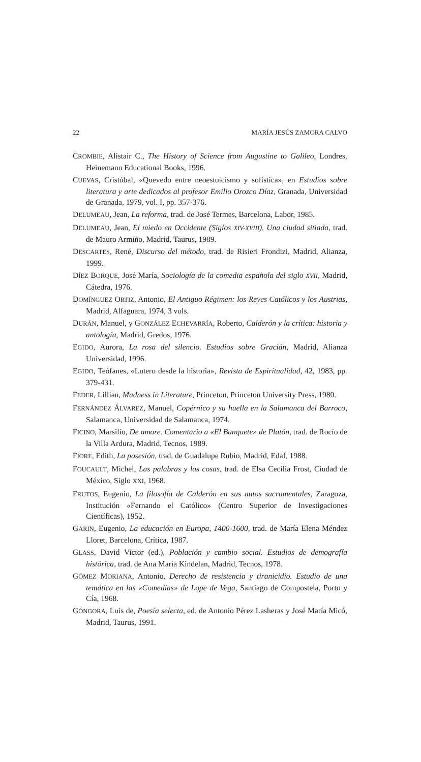22 MARÍA JESÚS ZAMORA CALVO
CROMBIE, Alistair C., The History of Science from Augustine to Galileo, Londres, Heinemann Educational Books, 1996.
CUEVAS, Cristóbal, «Quevedo entre neoestoicismo y sofistica», en Estudios sobre literatura y arte dedicados al profesor Emilio Orozco Díaz, Granada, Universidad de Granada, 1979, vol. I, pp. 357-376.
DELUMEAU, Jean, La reforma, trad. de José Termes, Barcelona, Labor, 1985.
DELUMEAU, Jean, El miedo en Occidente (Siglos XIV-XVIII). Una ciudad sitiada, trad. de Mauro Armiño, Madrid, Taurus, 1989.
DESCARTES, René, Discurso del método, trad. de Risieri Frondizi, Madrid, Alianza, 1999.
DÍEZ BORQUE, José María, Sociología de la comedia española del siglo XVII, Madrid, Cátedra, 1976.
DOMÍNGUEZ ORTIZ, Antonio, El Antiguo Régimen: los Reyes Católicos y los Austrias, Madrid, Alfaguara, 1974, 3 vols.
DURÁN, Manuel, y GONZÁLEZ ECHEVARRÍA, Roberto, Calderón y la crítica: historia y antología, Madrid, Gredos, 1976.
EGIDO, Aurora, La rosa del silencio. Estudios sobre Gracián, Madrid, Alianza Universidad, 1996.
EGIDO, Teófanes, «Lutero desde la historia», Revista de Espiritualidad, 42, 1983, pp. 379-431.
FEDER, Lillian, Madness in Literature, Princeton, Princeton University Press, 1980.
FERNÁNDEZ ÁLVAREZ, Manuel, Copérnico y su huella en la Salamanca del Barroco, Salamanca, Universidad de Salamanca, 1974.
FICINO, Marsilio, De amore. Comentario a «El Banquete» de Platón, trad. de Rocío de la Villa Ardura, Madrid, Tecnos, 1989.
FIORE, Edith, La posesión, trad. de Guadalupe Rubio, Madrid, Edaf, 1988.
FOUCAULT, Michel, Las palabras y las cosas, trad. de Elsa Cecilia Frost, Ciudad de México, Siglo XXI, 1968.
FRUTOS, Eugenio, La filosofía de Calderón en sus autos sacramentales, Zaragoza, Institución «Fernando el Católico» (Centro Superior de Investigaciones Científicas), 1952.
GARIN, Eugenio, La educación en Europa, 1400-1600, trad. de María Elena Méndez Lloret, Barcelona, Crítica, 1987.
GLASS, David Victor (ed.), Población y cambio social. Estudios de demografía histórica, trad. de Ana María Kindelan, Madrid, Tecnos, 1978.
GÓMEZ MORIANA, Antonio, Derecho de resistencia y tiranicidio. Estudio de una temática en las «Comedias» de Lope de Vega, Santiago de Compostela, Porto y Cía, 1968.
GÓNGORA, Luis de, Poesía selecta, ed. de Antonio Pérez Lasheras y José María Micó, Madrid, Taurus, 1991.